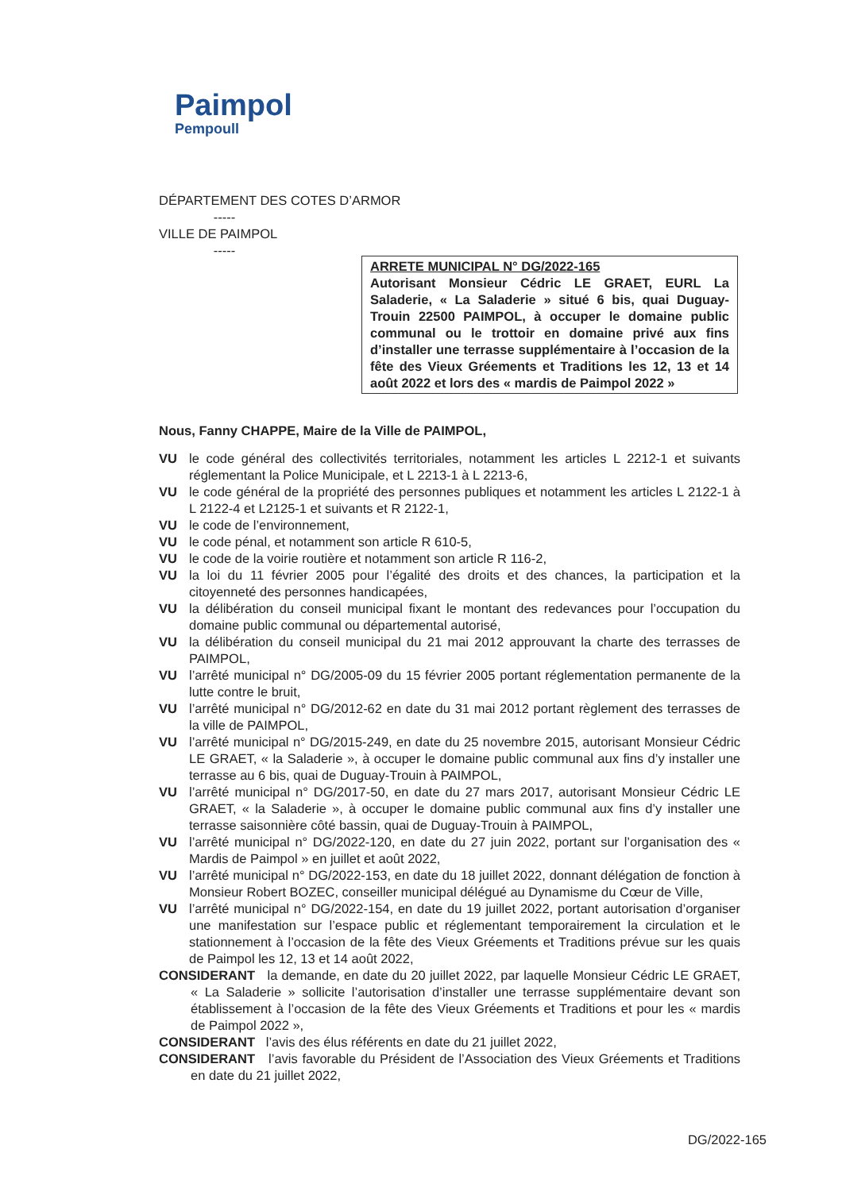Paimpol
Pempoull
DÉPARTEMENT DES COTES D’ARMOR
-----
VILLE DE PAIMPOL
-----
ARRETE MUNICIPAL N° DG/2022-165
Autorisant Monsieur Cédric LE GRAET, EURL La Saladerie, « La Saladerie » situé 6 bis, quai Duguay-Trouin 22500 PAIMPOL, à occuper le domaine public communal ou le trottoir en domaine privé aux fins d’installer une terrasse supplémentaire à l’occasion de la fête des Vieux Gréements et Traditions les 12, 13 et 14 août 2022 et lors des « mardis de Paimpol 2022 »
Nous, Fanny CHAPPE, Maire de la Ville de PAIMPOL,
VU le code général des collectivités territoriales, notamment les articles L 2212-1 et suivants réglementant la Police Municipale, et L 2213-1 à L 2213-6,
VU le code général de la propriété des personnes publiques et notamment les articles L 2122-1 à L 2122-4 et L2125-1 et suivants et R 2122-1,
VU le code de l’environnement,
VU le code pénal, et notamment son article R 610-5,
VU le code de la voirie routière et notamment son article R 116-2,
VU la loi du 11 février 2005 pour l’égalité des droits et des chances, la participation et la citoyenneté des personnes handicapées,
VU la délibération du conseil municipal fixant le montant des redevances pour l’occupation du domaine public communal ou départemental autorisé,
VU la délibération du conseil municipal du 21 mai 2012 approuvant la charte des terrasses de PAIMPOL,
VU l’arrêté municipal n° DG/2005-09 du 15 février 2005 portant réglementation permanente de la lutte contre le bruit,
VU l’arrêté municipal n° DG/2012-62 en date du 31 mai 2012 portant règlement des terrasses de la ville de PAIMPOL,
VU l’arrêté municipal n° DG/2015-249, en date du 25 novembre 2015, autorisant Monsieur Cédric LE GRAET, « la Saladerie », à occuper le domaine public communal aux fins d’y installer une terrasse au 6 bis, quai de Duguay-Trouin à PAIMPOL,
VU l’arrêté municipal n° DG/2017-50, en date du 27 mars 2017, autorisant Monsieur Cédric LE GRAET, « la Saladerie », à occuper le domaine public communal aux fins d’y installer une terrasse saisonnière côté bassin, quai de Duguay-Trouin à PAIMPOL,
VU l’arrêté municipal n° DG/2022-120, en date du 27 juin 2022, portant sur l’organisation des « Mardis de Paimpol » en juillet et août 2022,
VU l’arrêté municipal n° DG/2022-153, en date du 18 juillet 2022, donnant délégation de fonction à Monsieur Robert BOZEC, conseiller municipal délégué au Dynamisme du Cœur de Ville,
VU l’arrêté municipal n° DG/2022-154, en date du 19 juillet 2022, portant autorisation d’organiser une manifestation sur l’espace public et réglementant temporairement la circulation et le stationnement à l’occasion de la fête des Vieux Gréements et Traditions prévue sur les quais de Paimpol les 12, 13 et 14 août 2022,
CONSIDERANT la demande, en date du 20 juillet 2022, par laquelle Monsieur Cédric LE GRAET, « La Saladerie » sollicite l’autorisation d’installer une terrasse supplémentaire devant son établissement à l’occasion de la fête des Vieux Gréements et Traditions et pour les « mardis de Paimpol 2022 »,
CONSIDERANT l’avis des élus référents en date du 21 juillet 2022,
CONSIDERANT l’avis favorable du Président de l’Association des Vieux Gréements et Traditions en date du 21 juillet 2022,
DG/2022-165